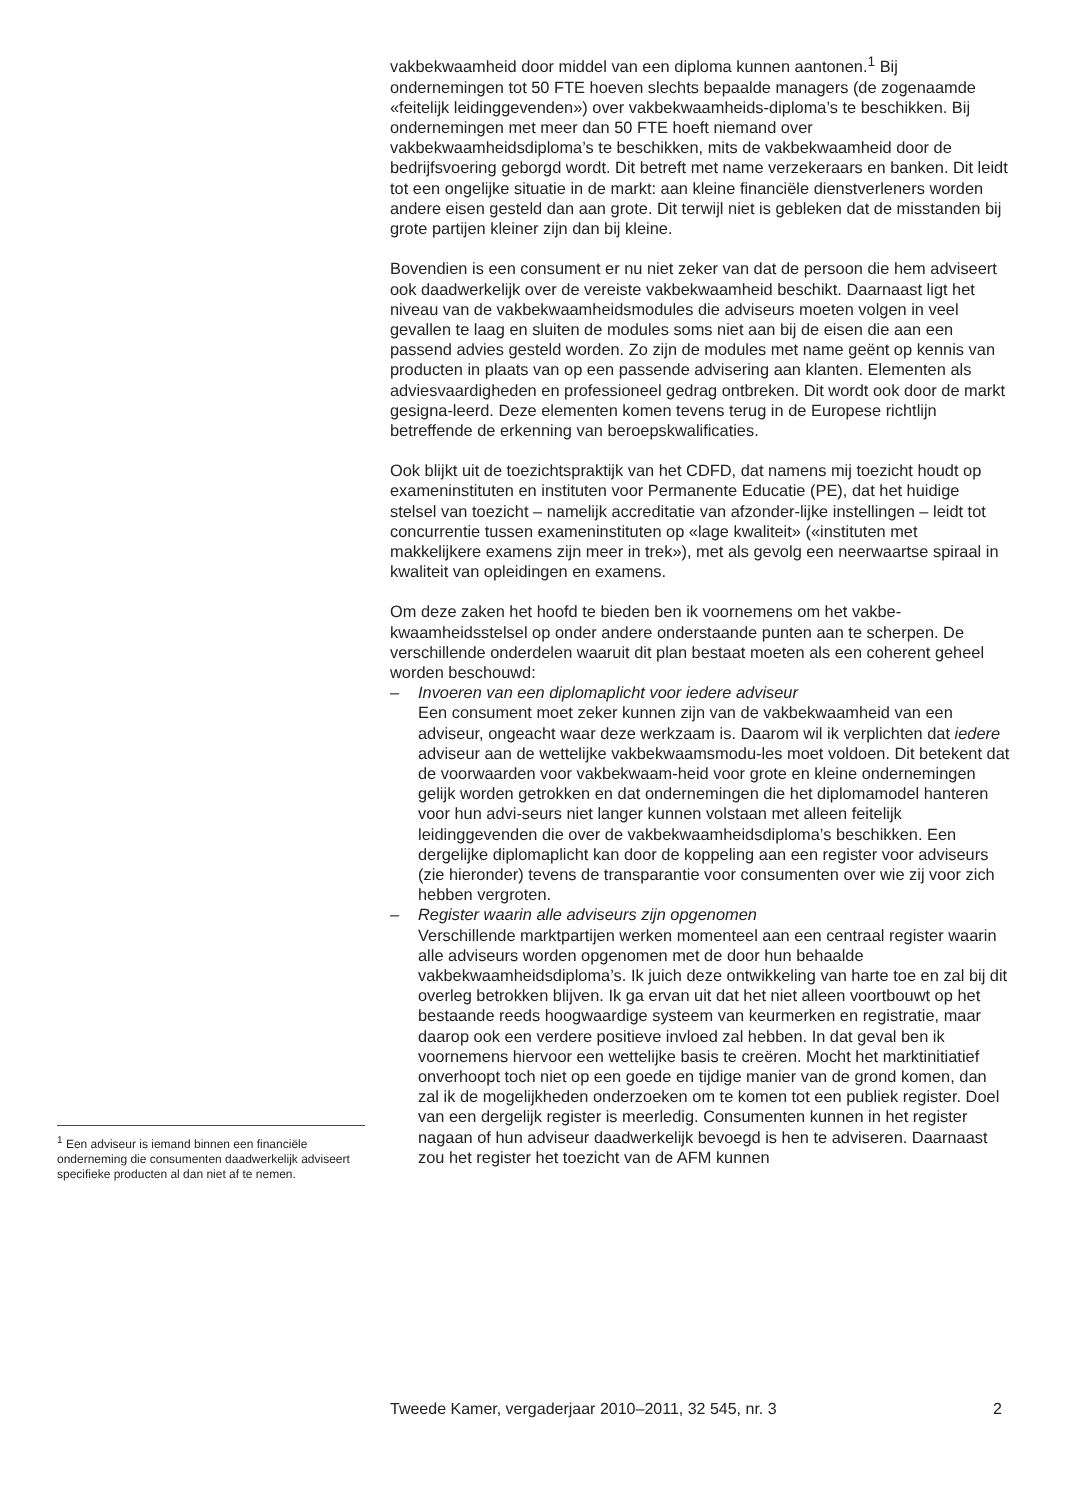vakbekwaamheid door middel van een diploma kunnen aantonen.<sup>1</sup> Bij ondernemingen tot 50 FTE hoeven slechts bepaalde managers (de zogenaamde «feitelijk leidinggevenden») over vakbekwaamheids-diploma’s te beschikken. Bij ondernemingen met meer dan 50 FTE hoeft niemand over vakbekwaamheidsdiploma’s te beschikken, mits de vakbekwaamheid door de bedrijfsvoering geborgd wordt. Dit betreft met name verzekeraars en banken. Dit leidt tot een ongelijke situatie in de markt: aan kleine financiële dienstverleners worden andere eisen gesteld dan aan grote. Dit terwijl niet is gebleken dat de misstanden bij grote partijen kleiner zijn dan bij kleine.
Bovendien is een consument er nu niet zeker van dat de persoon die hem adviseert ook daadwerkelijk over de vereiste vakbekwaamheid beschikt. Daarnaast ligt het niveau van de vakbekwaamheidsmodules die adviseurs moeten volgen in veel gevallen te laag en sluiten de modules soms niet aan bij de eisen die aan een passend advies gesteld worden. Zo zijn de modules met name geënt op kennis van producten in plaats van op een passende advisering aan klanten. Elementen als adviesvaardigheden en professioneel gedrag ontbreken. Dit wordt ook door de markt gesigna-leerd. Deze elementen komen tevens terug in de Europese richtlijn betreffende de erkenning van beroepskwalificaties.
Ook blijkt uit de toezichtspraktijk van het CDFD, dat namens mij toezicht houdt op exameninstituten en instituten voor Permanente Educatie (PE), dat het huidige stelsel van toezicht – namelijk accreditatie van afzonder-lijke instellingen – leidt tot concurrentie tussen exameninstituten op «lage kwaliteit» («instituten met makkelijkere examens zijn meer in trek»), met als gevolg een neerwaartse spiraal in kwaliteit van opleidingen en examens.
Om deze zaken het hoofd te bieden ben ik voornemens om het vakbe-kwaamheidsstelsel op onder andere onderstaande punten aan te scherpen. De verschillende onderdelen waaruit dit plan bestaat moeten als een coherent geheel worden beschouwd:
– Invoeren van een diplomaplicht voor iedere adviseur
Een consument moet zeker kunnen zijn van de vakbekwaamheid van een adviseur, ongeacht waar deze werkzaam is. Daarom wil ik verplichten dat iedere adviseur aan de wettelijke vakbekwaamsmodu-les moet voldoen. Dit betekent dat de voorwaarden voor vakbekwaam-heid voor grote en kleine ondernemingen gelijk worden getrokken en dat ondernemingen die het diplomamodel hanteren voor hun advi-seurs niet langer kunnen volstaan met alleen feitelijk leidinggevenden die over de vakbekwaamheidsdiploma’s beschikken. Een dergelijke diplomaplicht kan door de koppeling aan een register voor adviseurs (zie hieronder) tevens de transparantie voor consumenten over wie zij voor zich hebben vergroten.
– Register waarin alle adviseurs zijn opgenomen
Verschillende marktpartijen werken momenteel aan een centraal register waarin alle adviseurs worden opgenomen met de door hun behaalde vakbekwaamheidsdiploma’s. Ik juich deze ontwikkeling van harte toe en zal bij dit overleg betrokken blijven. Ik ga ervan uit dat het niet alleen voortbouwt op het bestaande reeds hoogwaardige systeem van keurmerken en registratie, maar daarop ook een verdere positieve invloed zal hebben. In dat geval ben ik voornemens hiervoor een wettelijke basis te creëren. Mocht het marktinitiatief onverhoopt toch niet op een goede en tijdige manier van de grond komen, dan zal ik de mogelijkheden onderzoeken om te komen tot een publiek register. Doel van een dergelijk register is meerledig. Consumenten kunnen in het register nagaan of hun adviseur daadwerkelijk bevoegd is hen te adviseren. Daarnaast zou het register het toezicht van de AFM kunnen
<sup>1</sup> Een adviseur is iemand binnen een financiële onderneming die consumenten daadwerkelijk adviseert specifieke producten al dan niet af te nemen.
Tweede Kamer, vergaderjaar 2010–2011, 32 545, nr. 3 2